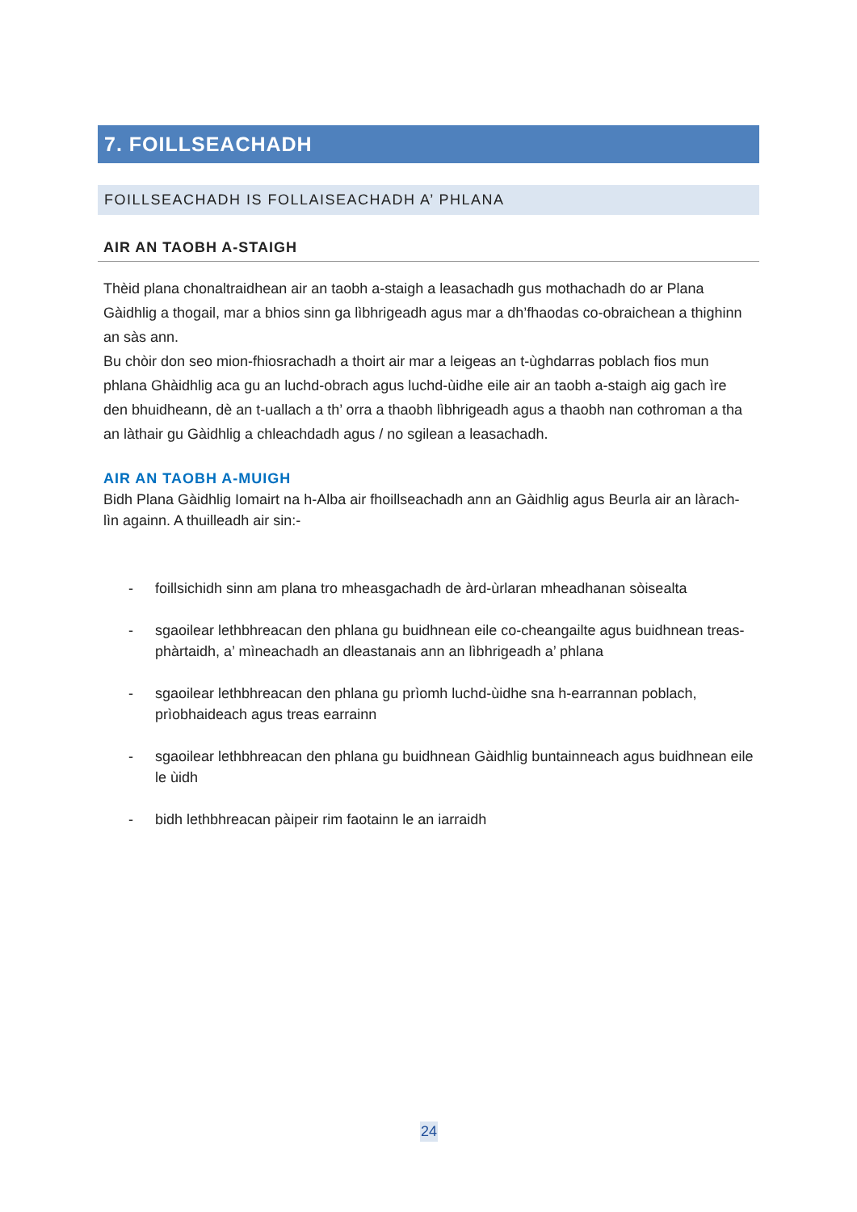7. FOILLSEACHADH
FOILLSEACHADH IS FOLLAISEACHADH A’ PHLANA
AIR AN TAOBH A-STAIGH
Thèid plana chonaltraidhean air an taobh a-staigh a leasachadh gus mothachadh do ar Plana Gàidhlig a thogail, mar a bhios sinn ga lìbhrigeadh agus mar a dh’fhaodas co-obraichean a thighinn an sàs ann.
Bu chòir don seo mion-fhiosrachadh a thoirt air mar a leigeas an t-ùghdarras poblach fios mun phlana Ghàidhlig aca gu an luchd-obrach agus luchd-ùidhe eile air an taobh a-staigh aig gach ìre den bhuidheann, dè an t-uallach a th’ orra a thaobh lìbhrigeadh agus a thaobh nan cothroman a tha an làthair gu Gàidhlig a chleachdadh agus / no sgilean a leasachadh.
AIR AN TAOBH A-MUIGH
Bidh Plana Gàidhlig Iomairt na h-Alba air fhoillseachadh ann an Gàidhlig agus Beurla air an làrach-lìn againn. A thuilleadh air sin:-
- foillsichidh sinn am plana tro mheasgachadh de àrd-ùrlaran mheadhanan sòisealta
- sgaoilear lethbhreacan den phlana gu buidhnean eile co-cheangailte agus buidhnean treas-phàrtaidh, a’ mìneachadh an dleastanais ann an lìbhrigeadh a’ phlana
- sgaoilear lethbhreacan den phlana gu prìomh luchd-ùidhe sna h-earrannan poblach, prìobhaideach agus treas earrainn
- sgaoilear lethbhreacan den phlana gu buidhnean Gàidhlig buntainneach agus buidhnean eile le ùidh
- bidh lethbhreacan pàipeir rim faotainn le an iarraidh
24